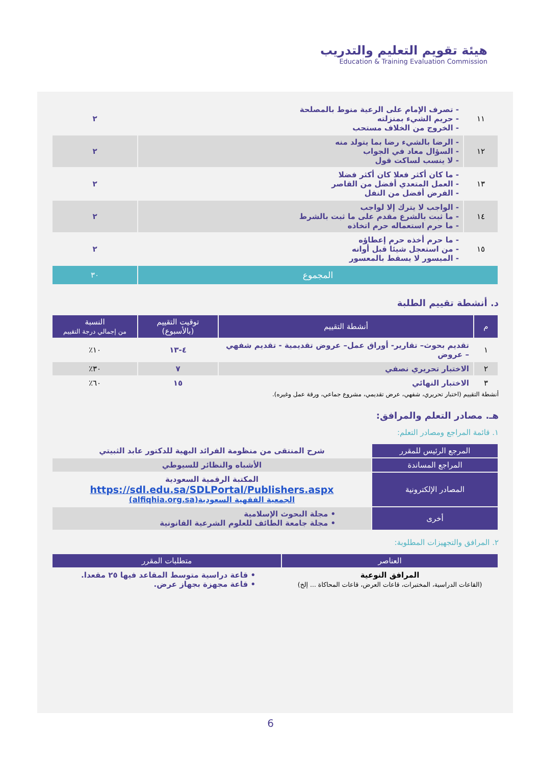هيئة تقويم التعليم والتدريب
Education & Training Evaluation Commission
| ١١ | - تصرف الإمام على الرعية منوط بالمصلحة - حريم الشيء بمنزلته - الخروج من الخلاف مستحب | ٢ |
| ١٢ | - الرضا بالشيء رضا بما يتولد منه - السؤال معاد في الجواب - لا ينسب لساكت قول | ٢ |
| ١٣ | - ما كان أكثر فعلا كان أكثر فضلا - العمل المتعدي أفضل من القاصر - الفرض أفضل من النفل | ٢ |
| ١٤ | - الواجب لا يترك إلا لواجب - ما ثبت بالشرع مقدم على ما ثبت بالشرط - ما حرم استعماله حرم اتخاذه | ٢ |
| ١٥ | - ما حرم أخذه حرم إعطاؤه - من استعجل شيئا قبل أوانه - الميسور لا يسقط بالمعسور | ٢ |
| المجموع | | ٣٠ |
د. أنشطة تقييم الطلبة
| م | أنشطة التقييم | توقيت التقييم (بالأسبوع) | النسبة من إجمالي درجة التقييم |
| --- | --- | --- | --- |
| ١ | تقديم بحوث– تقارير- أوراق عمل– عروض تقديمية - تقديم شفهي – عروض | ٤-١٣ | ١٠٪ |
| ٢ | الاختبار تحريري نصفي | ٧ | ٣٠٪ |
| ٣ | الاختبار النهائي | ١٥ | ٦٠٪ |
أنشطة التقييم (اختبار تحريري، شفهي، عرض تقديمي، مشروع جماعي، ورقة عمل وغيره).
هـ. مصادر التعلم والمرافق:
١. قائمة المراجع ومصادر التعلم:
| المرجع الرئيس للمقرر | شرح المنتقى من منظومة الفرائد البهية للدكتور عابد الثبيتي |
| المراجع المساندة | الأشباه والنظائر للسيوطي |
| المصادر الإلكترونية | المكتبة الرقمية السعودية https://sdl.edu.sa/SDLPortal/Publishers.aspx الجمعية الفقهية السعودية(alfiqhia.org.sa) |
| أخرى | • مجلة البحوث الإسلامية • مجلة جامعة الطائف للعلوم الشرعية القانونية |
٢. المرافق والتجهيزات المطلوبة:
| العناصر | متطلبات المقرر |
| --- | --- |
| المرافق النوعية (القاعات الدراسية، المختبرات، قاعات العرض، قاعات المحاكاة ... إلخ) | • قاعة دراسية متوسط المقاعد فيها ٢٥ مقعدا. • قاعة مجهزة بجهاز عرض. |
6